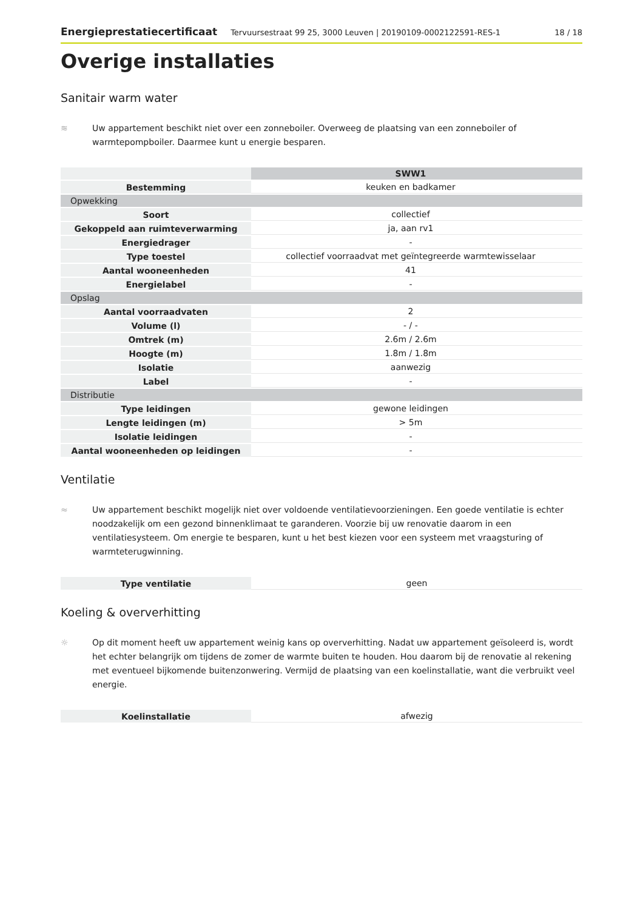Energieprestatiecertificaat Tervuursestraat 99 25, 3000 Leuven | 20190109-0002122591-RES-1 18 / 18
Overige installaties
Sanitair warm water
≋ Uw appartement beschikt niet over een zonneboiler. Overweeg de plaatsing van een zonneboiler of warmtepompboiler. Daarmee kunt u energie besparen.
| | SWW1 | | |
| Bestemming | keuken en badkamer | | |
| Opwekking | | | |
| Soort | collectief | | |
| Gekoppeld aan ruimteverwarming | ja, aan rv1 | | |
| Energiedrager | - | | |
| Type toestel | collectief voorraadvat met geïntegreerde warmtewisselaar | | |
| Aantal wooneenheden | 41 | | |
| Energielabel | - | | |
| Opslag | | | |
| Aantal voorraadvaten | 2 | | |
| Volume (l) | - / - | | |
| Omtrek (m) | 2.6m / 2.6m | | |
| Hoogte (m) | 1.8m / 1.8m | | |
| Isolatie | aanwezig | | |
| Label | - | | |
| Distributie | | | |
| Type leidingen | gewone leidingen | | |
| Lengte leidingen (m) | > 5m | | |
| Isolatie leidingen | - | | |
| Aantal wooneenheden op leidingen | - | | |
Ventilatie
≈ Uw appartement beschikt mogelijk niet over voldoende ventilatievoorzieningen. Een goede ventilatie is echter noodzakelijk om een gezond binnenklimaat te garanderen. Voorzie bij uw renovatie daarom in een ventilatiesysteem. Om energie te besparen, kunt u het best kiezen voor een systeem met vraagsturing of warmteterugwinning.
| Type ventilatie | geen |
Koeling & oververhitting
☼ Op dit moment heeft uw appartement weinig kans op oververhitting. Nadat uw appartement geïsoleerd is, wordt het echter belangrijk om tijdens de zomer de warmte buiten te houden. Hou daarom bij de renovatie al rekening met eventueel bijkomende buitenzonwering. Vermijd de plaatsing van een koelinstallatie, want die verbruikt veel energie.
| Koelinstallatie | afwezig |